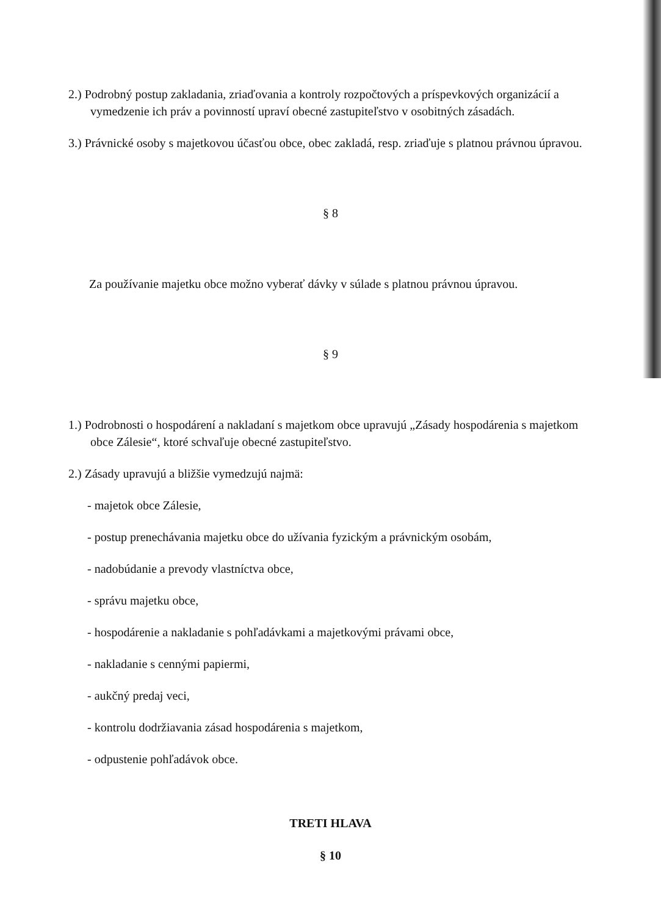2.) Podrobný postup zakladania, zriaďovania a kontroly rozpočtových a príspevkových organizácií a vymedzenie ich práv a povinností upraví obecné zastupiteľstvo v osobitných zásadách.
3.) Právnické osoby s majetkovou účasťou obce, obec zakladá, resp. zriaďuje s platnou právnou úpravou.
§ 8
Za používanie majetku obce možno vyberať dávky v súlade s platnou právnou úpravou.
§ 9
1.) Podrobnosti o hospodárení a nakladaní s majetkom obce upravujú „Zásady hospodárenia s majetkom obce Zálesie“, ktoré schvaľuje obecné zastupiteľstvo.
2.) Zásady upravujú a bližšie vymedzujú najmä:
- majetok obce Zálesie,
- postup prenechávania majetku obce do užívania fyzickým a právnickým osobám,
- nadobúdanie a prevody vlastníctva obce,
- správu majetku obce,
- hospodárenie a nakladanie s pohľadávkami a majetkovými právami obce,
- nakladanie s cennými papiermi,
- aukčný predaj veci,
- kontrolu dodržiavania zásad hospodárenia s majetkom,
- odpustenie pohľadávok obce.
TRETI HLAVA
§ 10